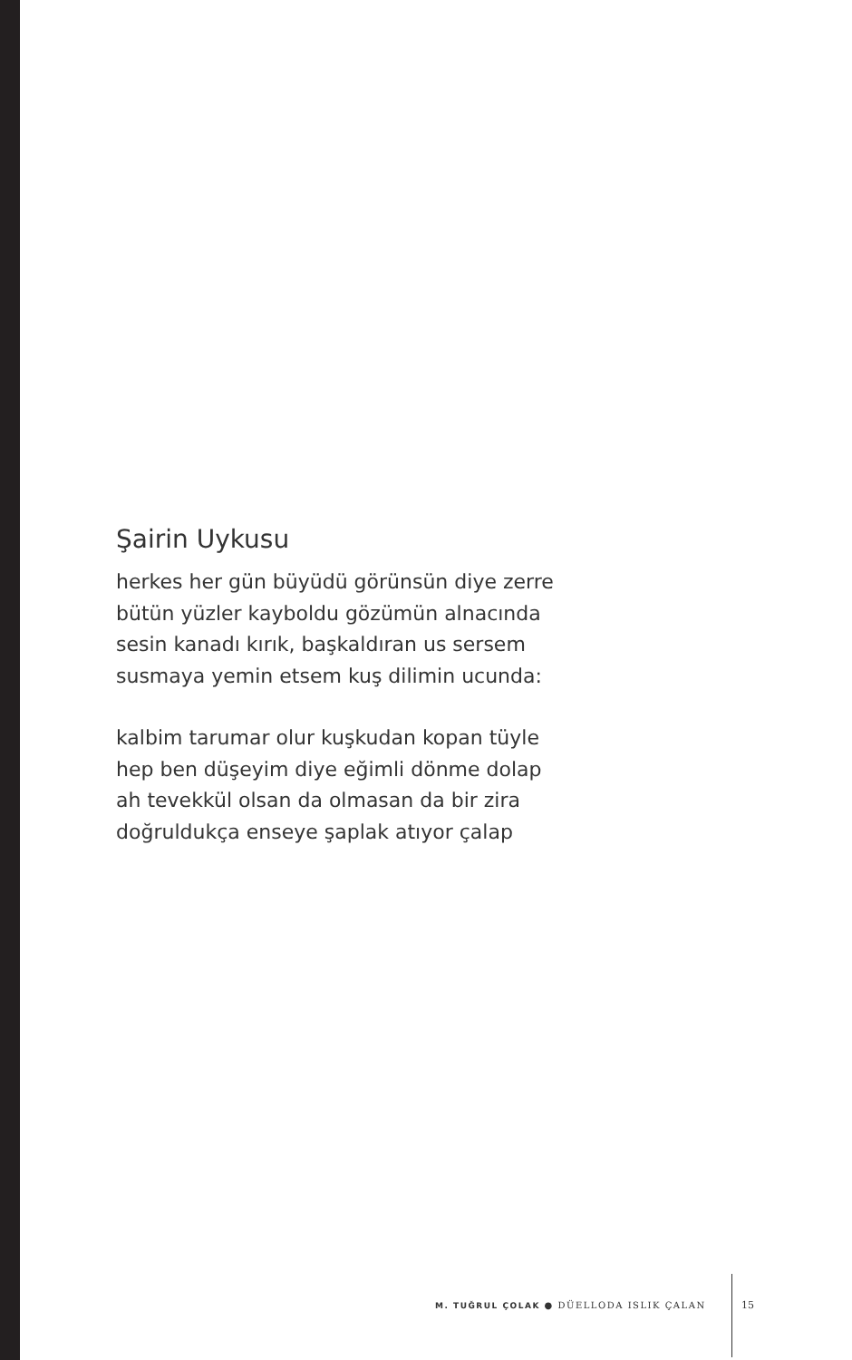Şairin Uykusu
herkes her gün büyüdü görünsün diye zerre
bütün yüzler kayboldu gözümün alnacında
sesin kanadı kırık, başkaldıran us sersem
susmaya yemin etsem kuş dilimin ucunda:
kalbim tarumar olur kuşkudan kopan tüyle
hep ben düşeyim diye eğimli dönme dolap
ah tevekkül olsan da olmasan da bir zira
doğruldukça enseye şaplak atıyor çalap
M. TUĞRUL ÇOLAK ● DÜELLODA ISLIK ÇALAN
15